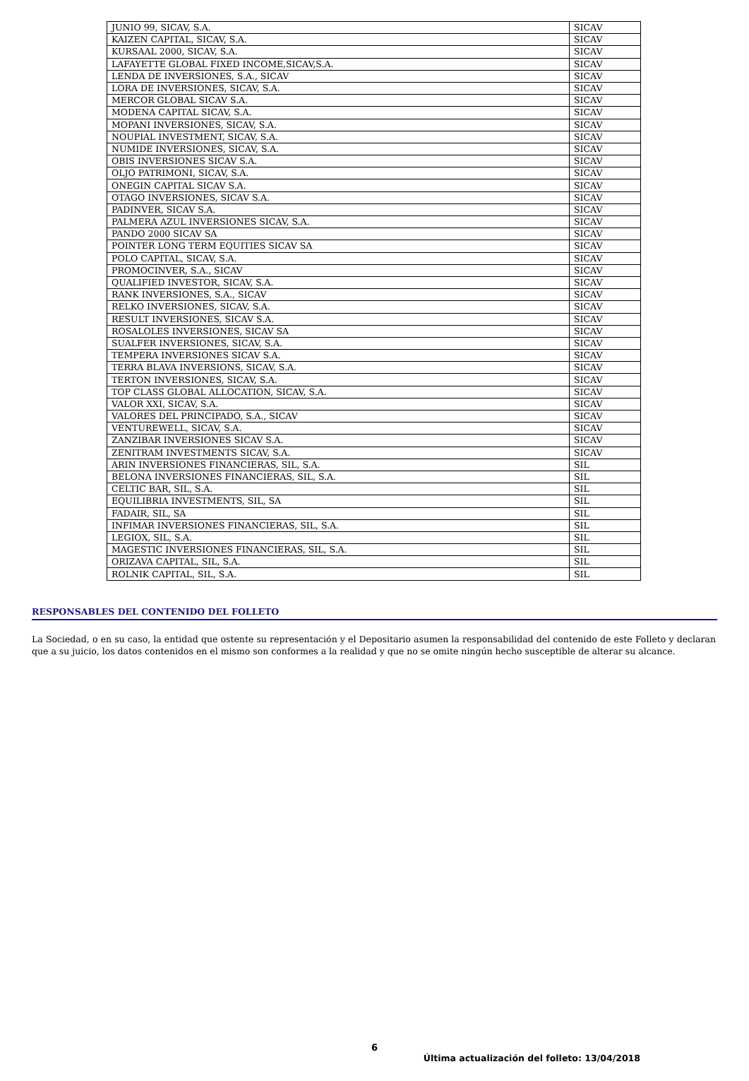| JUNIO 99, SICAV, S.A. | SICAV |
| KAIZEN CAPITAL, SICAV, S.A. | SICAV |
| KURSAAL 2000, SICAV, S.A. | SICAV |
| LAFAYETTE GLOBAL FIXED INCOME,SICAV,S.A. | SICAV |
| LENDA DE INVERSIONES, S.A., SICAV | SICAV |
| LORA DE INVERSIONES, SICAV, S.A. | SICAV |
| MERCOR GLOBAL SICAV S.A. | SICAV |
| MODENA CAPITAL SICAV, S.A. | SICAV |
| MOPANI INVERSIONES, SICAV, S.A. | SICAV |
| NOUPIAL INVESTMENT, SICAV, S.A. | SICAV |
| NUMIDE INVERSIONES, SICAV, S.A. | SICAV |
| OBIS INVERSIONES SICAV S.A. | SICAV |
| OLJO PATRIMONI, SICAV, S.A. | SICAV |
| ONEGIN CAPITAL SICAV S.A. | SICAV |
| OTAGO INVERSIONES, SICAV S.A. | SICAV |
| PADINVER, SICAV S.A. | SICAV |
| PALMERA AZUL INVERSIONES SICAV, S.A. | SICAV |
| PANDO 2000 SICAV SA | SICAV |
| POINTER LONG TERM EQUITIES SICAV SA | SICAV |
| POLO CAPITAL, SICAV, S.A. | SICAV |
| PROMOCINVER, S.A., SICAV | SICAV |
| QUALIFIED INVESTOR, SICAV, S.A. | SICAV |
| RANK INVERSIONES, S.A., SICAV | SICAV |
| RELKO INVERSIONES, SICAV, S.A. | SICAV |
| RESULT INVERSIONES, SICAV S.A. | SICAV |
| ROSALOLES INVERSIONES, SICAV SA | SICAV |
| SUALFER INVERSIONES, SICAV, S.A. | SICAV |
| TEMPERA INVERSIONES SICAV S.A. | SICAV |
| TERRA BLAVA INVERSIONS, SICAV, S.A. | SICAV |
| TERTON INVERSIONES, SICAV, S.A. | SICAV |
| TOP CLASS GLOBAL ALLOCATION, SICAV, S.A. | SICAV |
| VALOR XXI, SICAV, S.A. | SICAV |
| VALORES DEL PRINCIPADO, S.A., SICAV | SICAV |
| VENTUREWELL, SICAV, S.A. | SICAV |
| ZANZIBAR INVERSIONES SICAV S.A. | SICAV |
| ZENITRAM INVESTMENTS SICAV, S.A. | SICAV |
| ARIN INVERSIONES FINANCIERAS, SIL, S.A. | SIL |
| BELONA INVERSIONES FINANCIERAS, SIL, S.A. | SIL |
| CELTIC BAR, SIL, S.A. | SIL |
| EQUILIBRIA INVESTMENTS, SIL, SA | SIL |
| FADAIR, SIL, SA | SIL |
| INFIMAR INVERSIONES FINANCIERAS, SIL, S.A. | SIL |
| LEGIOX, SIL, S.A. | SIL |
| MAGESTIC INVERSIONES FINANCIERAS, SIL, S.A. | SIL |
| ORIZAVA CAPITAL, SIL, S.A. | SIL |
| ROLNIK CAPITAL, SIL, S.A. | SIL |
RESPONSABLES DEL CONTENIDO DEL FOLLETO
La Sociedad, o en su caso, la entidad que ostente su representación y el Depositario asumen la responsabilidad del contenido de este Folleto y declaran que a su juicio, los datos contenidos en el mismo son conformes a la realidad y que no se omite ningún hecho susceptible de alterar su alcance.
6
Última actualización del folleto: 13/04/2018